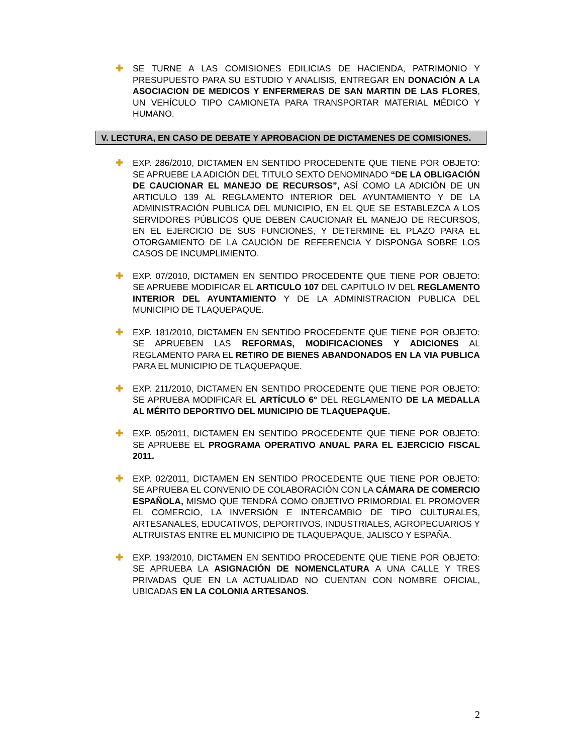✚ SE TURNE A LAS COMISIONES EDILICIAS DE HACIENDA, PATRIMONIO Y PRESUPUESTO PARA SU ESTUDIO Y ANALISIS, ENTREGAR EN DONACIÓN A LA ASOCIACION DE MEDICOS Y ENFERMERAS DE SAN MARTIN DE LAS FLORES, UN VEHÍCULO TIPO CAMIONETA PARA TRANSPORTAR MATERIAL MÉDICO Y HUMANO.
V. LECTURA, EN CASO DE DEBATE Y APROBACION DE DICTAMENES DE COMISIONES.
✚ EXP. 286/2010, DICTAMEN EN SENTIDO PROCEDENTE QUE TIENE POR OBJETO: SE APRUEBE LA ADICIÓN DEL TITULO SEXTO DENOMINADO “DE LA OBLIGACIÓN DE CAUCIONAR EL MANEJO DE RECURSOS”, ASÍ COMO LA ADICIÓN DE UN ARTICULO 139 AL REGLAMENTO INTERIOR DEL AYUNTAMIENTO Y DE LA ADMINISTRACIÓN PUBLICA DEL MUNICIPIO, EN EL QUE SE ESTABLEZCA A LOS SERVIDORES PÚBLICOS QUE DEBEN CAUCIONAR EL MANEJO DE RECURSOS, EN EL EJERCICIO DE SUS FUNCIONES, Y DETERMINE EL PLAZO PARA EL OTORGAMIENTO DE LA CAUCIÓN DE REFERENCIA Y DISPONGA SOBRE LOS CASOS DE INCUMPLIMIENTO.
✚ EXP. 07/2010, DICTAMEN EN SENTIDO PROCEDENTE QUE TIENE POR OBJETO: SE APRUEBE MODIFICAR EL ARTICULO 107 DEL CAPITULO IV DEL REGLAMENTO INTERIOR DEL AYUNTAMIENTO Y DE LA ADMINISTRACION PUBLICA DEL MUNICIPIO DE TLAQUEPAQUE.
✚ EXP. 181/2010, DICTAMEN EN SENTIDO PROCEDENTE QUE TIENE POR OBJETO: SE APRUEBEN LAS REFORMAS, MODIFICACIONES Y ADICIONES AL REGLAMENTO PARA EL RETIRO DE BIENES ABANDONADOS EN LA VIA PUBLICA PARA EL MUNICIPIO DE TLAQUEPAQUE.
✚ EXP. 211/2010, DICTAMEN EN SENTIDO PROCEDENTE QUE TIENE POR OBJETO: SE APRUEBA MODIFICAR EL ARTÍCULO 6° DEL REGLAMENTO DE LA MEDALLA AL MÉRITO DEPORTIVO DEL MUNICIPIO DE TLAQUEPAQUE.
✚ EXP. 05/2011, DICTAMEN EN SENTIDO PROCEDENTE QUE TIENE POR OBJETO: SE APRUEBE EL PROGRAMA OPERATIVO ANUAL PARA EL EJERCICIO FISCAL 2011.
✚ EXP. 02/2011, DICTAMEN EN SENTIDO PROCEDENTE QUE TIENE POR OBJETO: SE APRUEBA EL CONVENIO DE COLABORACIÓN CON LA CÁMARA DE COMERCIO ESPAÑOLA, MISMO QUE TENDRÁ COMO OBJETIVO PRIMORDIAL EL PROMOVER EL COMERCIO, LA INVERSIÓN E INTERCAMBIO DE TIPO CULTURALES, ARTESANALES, EDUCATIVOS, DEPORTIVOS, INDUSTRIALES, AGROPECUARIOS Y ALTRUISTAS ENTRE EL MUNICIPIO DE TLAQUEPAQUE, JALISCO Y ESPAÑA.
✚ EXP. 193/2010, DICTAMEN EN SENTIDO PROCEDENTE QUE TIENE POR OBJETO: SE APRUEBA LA ASIGNACIÓN DE NOMENCLATURA A UNA CALLE Y TRES PRIVADAS QUE EN LA ACTUALIDAD NO CUENTAN CON NOMBRE OFICIAL, UBICADAS EN LA COLONIA ARTESANOS.
2